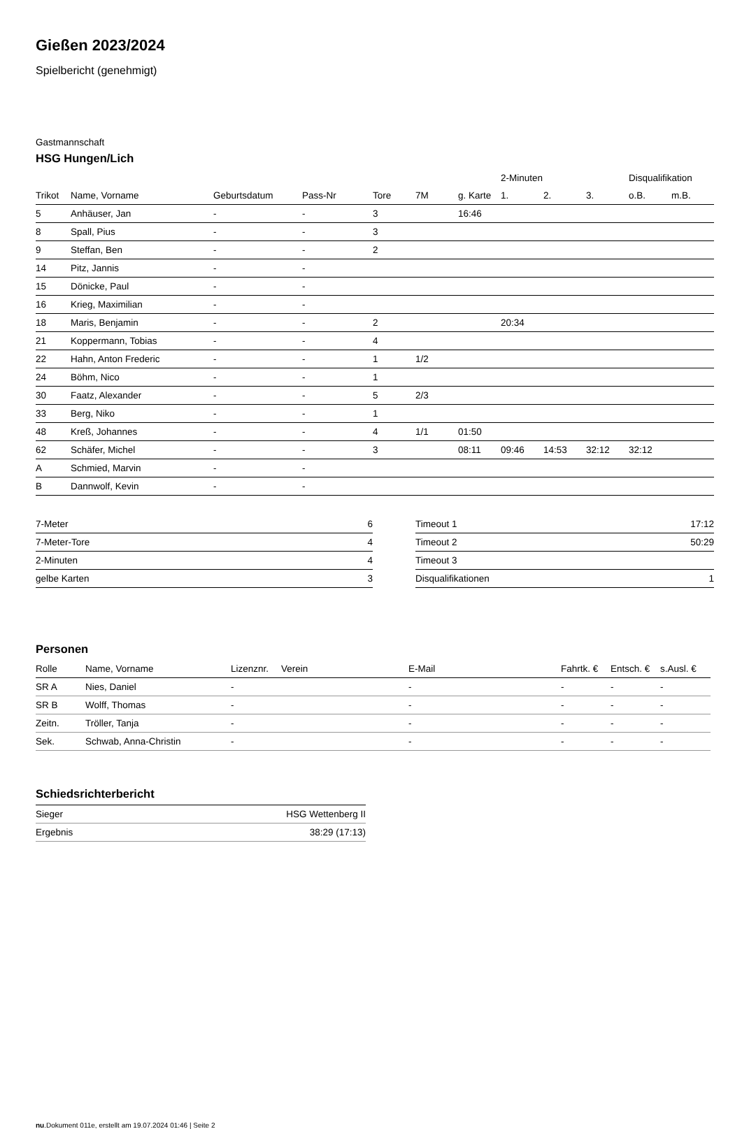Gießen 2023/2024
Spielbericht (genehmigt)
Gastmannschaft
HSG Hungen/Lich
| | | | | | | | 2-Minuten | | | Disqualifikation | |
| --- | --- | --- | --- | --- | --- | --- | --- | --- | --- | --- | --- |
| Trikot | Name, Vorname | Geburtsdatum | Pass-Nr | Tore | 7M | g. Karte | 1. | 2. | 3. | o.B. | m.B. |
| 5 | Anhäuser, Jan | - | - | 3 | | 16:46 | | | | | |
| 8 | Spall, Pius | - | - | 3 | | | | | | | |
| 9 | Steffan, Ben | - | - | 2 | | | | | | | |
| 14 | Pitz, Jannis | - | - | | | | | | | | |
| 15 | Dönicke, Paul | - | - | | | | | | | | |
| 16 | Krieg, Maximilian | - | - | | | | | | | | |
| 18 | Maris, Benjamin | - | - | 2 | | | 20:34 | | | | |
| 21 | Koppermann, Tobias | - | - | 4 | | | | | | | |
| 22 | Hahn, Anton Frederic | - | - | 1 | 1/2 | | | | | | |
| 24 | Böhm, Nico | - | - | 1 | | | | | | | |
| 30 | Faatz, Alexander | - | - | 5 | 2/3 | | | | | | |
| 33 | Berg, Niko | - | - | 1 | | | | | | | |
| 48 | Kreß, Johannes | - | - | 4 | 1/1 | 01:50 | | | | | |
| 62 | Schäfer, Michel | - | - | 3 | | 08:11 | 09:46 | 14:53 | 32:12 | 32:12 | |
| A | Schmied, Marvin | - | - | | | | | | | | |
| B | Dannwolf, Kevin | - | - | | | | | | | | |
| 7-Meter | 6 |
| 7-Meter-Tore | 4 |
| 2-Minuten | 4 |
| gelbe Karten | 3 |
| Timeout 1 | 17:12 |
| Timeout 2 | 50:29 |
| Timeout 3 | |
| Disqualifikationen | 1 |
Personen
| Rolle | Name, Vorname | Lizenznr. | Verein | E-Mail | Fahrtk. € | Entsch. € | s.Ausl. € |
| --- | --- | --- | --- | --- | --- | --- | --- |
| SR A | Nies, Daniel | - | | - | - | - | - |
| SR B | Wolff, Thomas | - | | - | - | - | - |
| Zeitn. | Tröller, Tanja | - | | - | - | - | - |
| Sek. | Schwab, Anna-Christin | - | | - | - | - | - |
Schiedsrichterbericht
| Sieger | HSG Wettenberg II |
| Ergebnis | 38:29 (17:13) |
nu.Dokument 011e, erstellt am 19.07.2024 01:46 | Seite 2